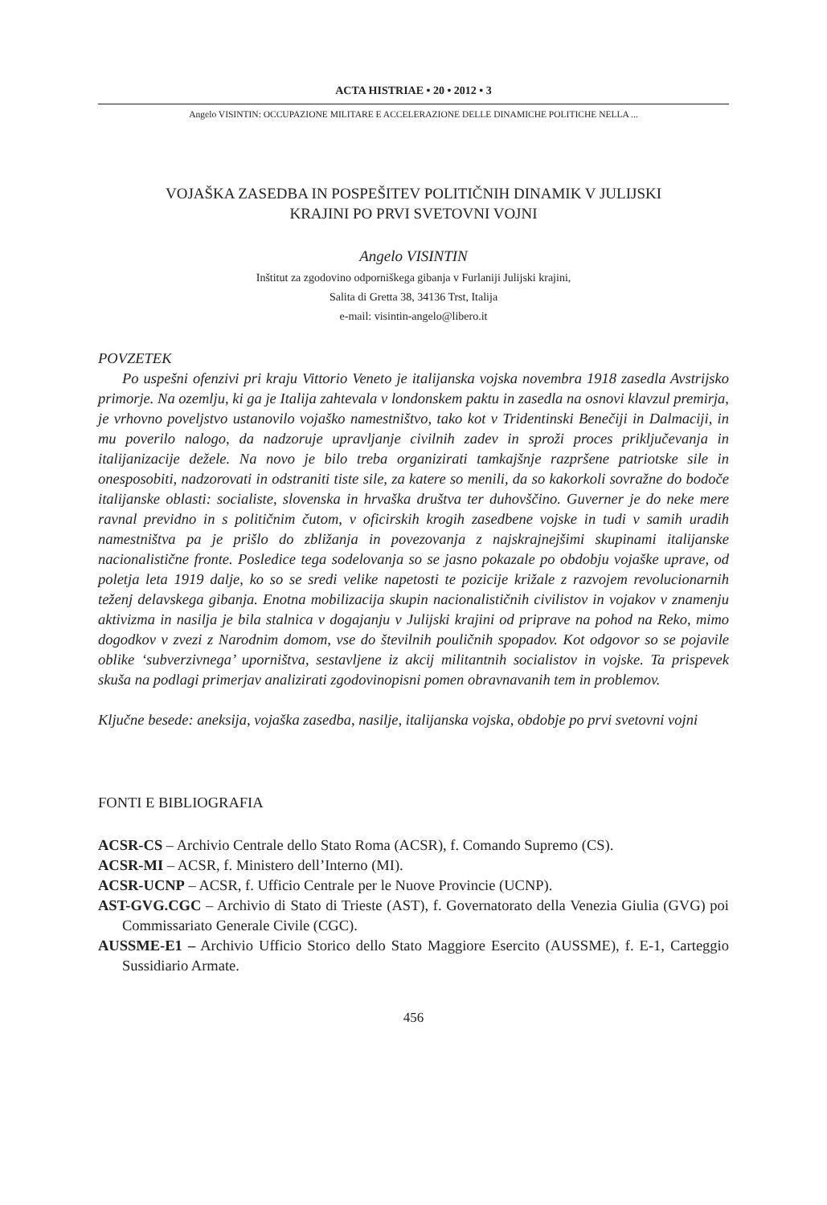ACTA HISTRIAE • 20 • 2012 • 3
Angelo VISINTIN: OCCUPAZIONE MILITARE E ACCELERAZIONE DELLE DINAMICHE POLITICHE NELLA ...
VOJAŠKA ZASEDBA IN POSPEŠITEV POLITIČNIH DINAMIK V JULIJSKI
KRAJINI PO PRVI SVETOVNI VOJNI
Angelo VISINTIN
Inštitut za zgodovino odporniškega gibanja v Furlaniji Julijski krajini,
Salita di Gretta 38, 34136 Trst, Italija
e-mail: visintin-angelo@libero.it
POVZETEK
Po uspešni ofenzivi pri kraju Vittorio Veneto je italijanska vojska novembra 1918 zasedla Avstrijsko primorje. Na ozemlju, ki ga je Italija zahtevala v londonskem paktu in zasedla na osnovi klavzul premirja, je vrhovno poveljstvo ustanovilo vojaško namestništvo, tako kot v Tridentinski Benečiji in Dalmaciji, in mu poverilo nalogo, da nadzoruje upravljanje civilnih zadev in sproži proces priključevanja in italijanizacije dežele. Na novo je bilo treba organizirati tamkajšnje razpršene patriotske sile in onesposobiti, nadzorovati in odstraniti tiste sile, za katere so menili, da so kakorkoli sovražne do bodoče italijanske oblasti: socialiste, slovenska in hrvaška društva ter duhovščino. Guverner je do neke mere ravnal previdno in s političnim čutom, v oficirskih krogih zasedbene vojske in tudi v samih uradih namestništva pa je prišlo do zbližanja in povezovanja z najskrajnejšimi skupinami italijanske nacionalistične fronte. Posledice tega sodelovanja so se jasno pokazale po obdobju vojaške uprave, od poletja leta 1919 dalje, ko so se sredi velike napetosti te pozicije križale z razvojem revolucionarnih teženj delavskega gibanja. Enotna mobilizacija skupin nacionalističnih civilistov in vojakov v znamenju aktivizma in nasilja je bila stalnica v dogajanju v Julijski krajini od priprave na pohod na Reko, mimo dogodkov v zvezi z Narodnim domom, vse do številnih pouličnih spopadov. Kot odgovor so se pojavile oblike ‘subverzivnega’ uporništva, sestavljene iz akcij militantnih socialistov in vojske. Ta prispevek skuša na podlagi primerjav analizirati zgodovinopisni pomen obravnavanih tem in problemov.
Ključne besede: aneksija, vojaška zasedba, nasilje, italijanska vojska, obdobje po prvi svetovni vojni
FONTI E BIBLIOGRAFIA
ACSR-CS – Archivio Centrale dello Stato Roma (ACSR), f. Comando Supremo (CS).
ACSR-MI – ACSR, f. Ministero dell’Interno (MI).
ACSR-UCNP – ACSR, f. Ufficio Centrale per le Nuove Provincie (UCNP).
AST-GVG.CGC – Archivio di Stato di Trieste (AST), f. Governatorato della Venezia Giulia (GVG) poi Commissariato Generale Civile (CGC).
AUSSME-E1 – Archivio Ufficio Storico dello Stato Maggiore Esercito (AUSSME), f. E-1, Carteggio Sussidiario Armate.
456